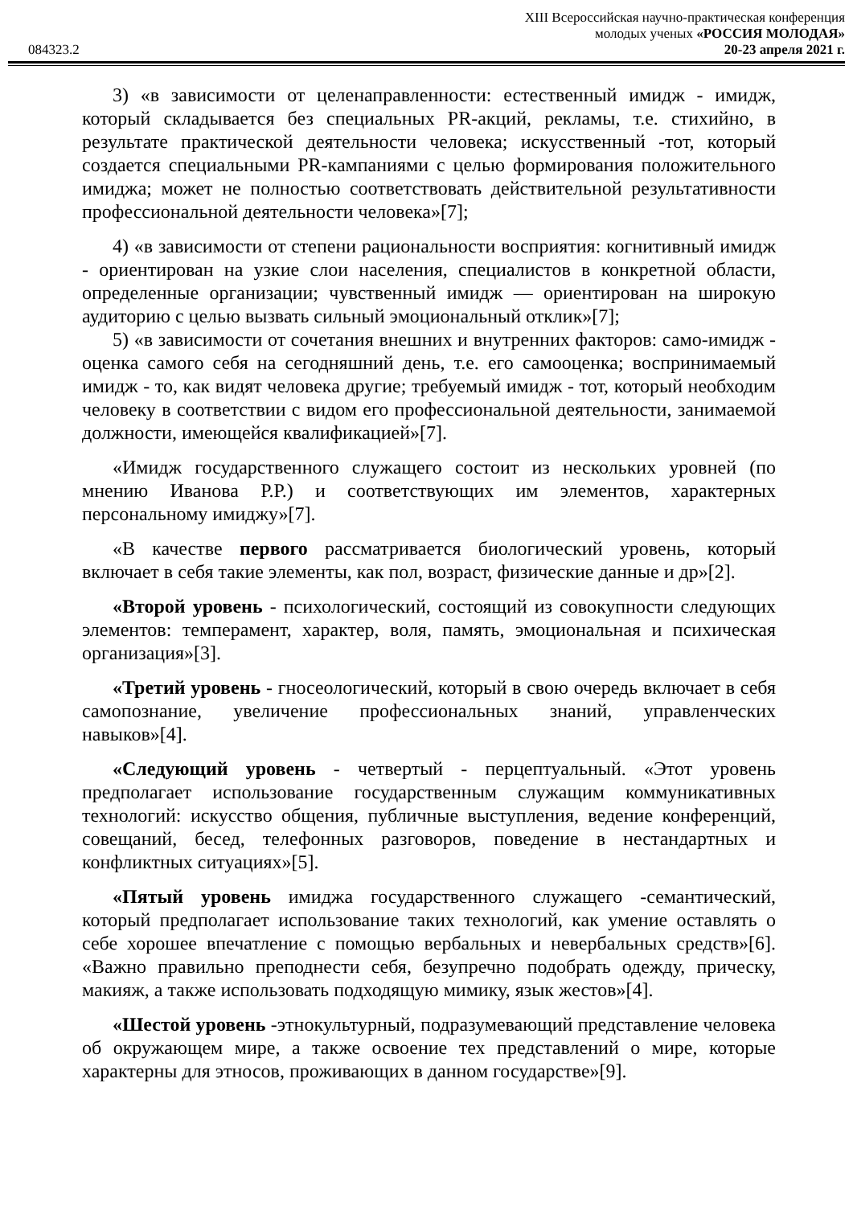XIII Всероссийская научно-практическая конференция
молодых ученых «РОССИЯ МОЛОДАЯ»
084323.2 20-23 апреля 2021 г.
3) «в зависимости от целенаправленности: естественный имидж - имидж, который складывается без специальных PR-акций, рекламы, т.е. стихийно, в результате практической деятельности человека; искусственный -тот, который создается специальными PR-кампаниями с целью формирования положительного имиджа; может не полностью соответствовать действительной результативности профессиональной деятельности человека»[7];
4) «в зависимости от степени рациональности восприятия: когнитивный имидж - ориентирован на узкие слои населения, специалистов в конкретной области, определенные организации; чувственный имидж — ориентирован на широкую аудиторию с целью вызвать сильный эмоциональный отклик»[7];
5) «в зависимости от сочетания внешних и внутренних факторов: само-имидж - оценка самого себя на сегодняшний день, т.е. его самооценка; воспринимаемый имидж - то, как видят человека другие; требуемый имидж - тот, который необходим человеку в соответствии с видом его профессиональной деятельности, занимаемой должности, имеющейся квалификацией»[7].
«Имидж государственного служащего состоит из нескольких уровней (по мнению Иванова Р.Р.) и соответствующих им элементов, характерных персональному имиджу»[7].
«В качестве первого рассматривается биологический уровень, который включает в себя такие элементы, как пол, возраст, физические данные и др»[2].
«Второй уровень - психологический, состоящий из совокупности следующих элементов: темперамент, характер, воля, память, эмоциональная и психическая организация»[3].
«Третий уровень - гносеологический, который в свою очередь включает в себя самопознание, увеличение профессиональных знаний, управленческих навыков»[4].
«Следующий уровень - четвертый - перцептуальный. «Этот уровень предполагает использование государственным служащим коммуникативных технологий: искусство общения, публичные выступления, ведение конференций, совещаний, бесед, телефонных разговоров, поведение в нестандартных и конфликтных ситуациях»[5].
«Пятый уровень имиджа государственного служащего -семантический, который предполагает использование таких технологий, как умение оставлять о себе хорошее впечатление с помощью вербальных и невербальных средств»[6]. «Важно правильно преподнести себя, безупречно подобрать одежду, прическу, макияж, а также использовать подходящую мимику, язык жестов»[4].
«Шестой уровень -этнокультурный, подразумевающий представление человека об окружающем мире, а также освоение тех представлений о мире, которые характерны для этносов, проживающих в данном государстве»[9].